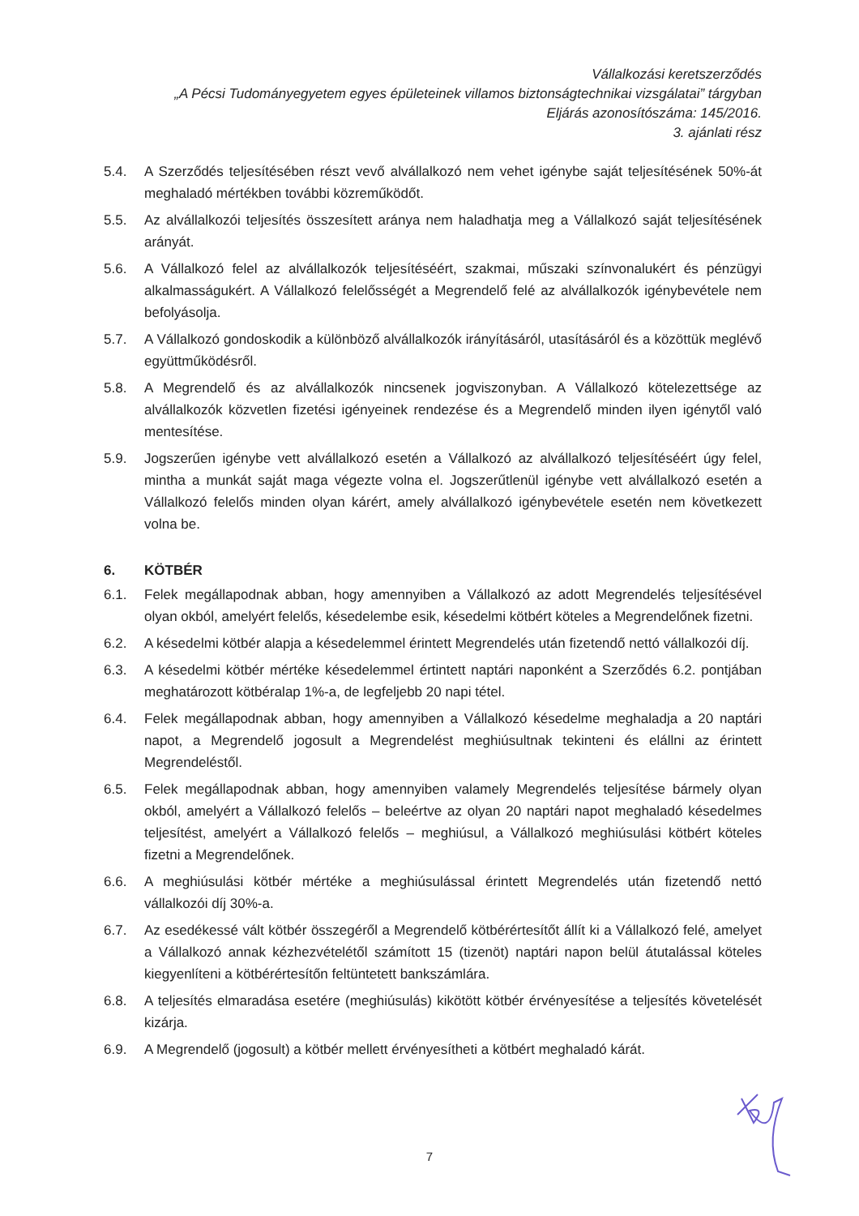Vállalkozási keretszerződés
„A Pécsi Tudományegyetem egyes épületeinek villamos biztonságtechnikai vizsgálatai” tárgyban
Eljárás azonosítószáma: 145/2016.
3. ajánlati rész
5.4. A Szerződés teljesítésében részt vevő alvállalkozó nem vehet igénybe saját teljesítésének 50%-át meghaladó mértékben további közreműködőt.
5.5. Az alvállalkozói teljesítés összesített aránya nem haladhatja meg a Vállalkozó saját teljesítésének arányát.
5.6. A Vállalkozó felel az alvállalkozók teljesítéséért, szakmai, műszaki színvonalukért és pénzügyi alkalmasságukért. A Vállalkozó felelősségét a Megrendelő felé az alvállalkozók igénybevétele nem befolyásolja.
5.7. A Vállalkozó gondoskodik a különböző alvállalkozók irányításáról, utasításáról és a közöttük meglévő együttműködésről.
5.8. A Megrendelő és az alvállalkozók nincsenek jogviszonyban. A Vállalkozó kötelezettsége az alvállalkozók közvetlen fizetési igényeinek rendezése és a Megrendelő minden ilyen igénytől való mentesítése.
5.9. Jogszerűen igénybe vett alvállalkozó esetén a Vállalkozó az alvállalkozó teljesítéséért úgy felel, mintha a munkát saját maga végezte volna el. Jogszerűtlenül igénybe vett alvállalkozó esetén a Vállalkozó felelős minden olyan kárért, amely alvállalkozó igénybevétele esetén nem következett volna be.
6. KÖTBÉR
6.1. Felek megállapodnak abban, hogy amennyiben a Vállalkozó az adott Megrendelés teljesítésével olyan okból, amelyért felelős, késedelembe esik, késedelmi kötbért köteles a Megrendelőnek fizetni.
6.2. A késedelmi kötbér alapja a késedelemmel érintett Megrendelés után fizetendő nettó vállalkozói díj.
6.3. A késedelmi kötbér mértéke késedelemmel értintett naptári naponként a Szerződés 6.2. pontjában meghatározott kötbéralap 1%-a, de legfeljebb 20 napi tétel.
6.4. Felek megállapodnak abban, hogy amennyiben a Vállalkozó késedelme meghaladja a 20 naptári napot, a Megrendelő jogosult a Megrendelést meghiúsultnak tekinteni és elállni az érintett Megrendeléstől.
6.5. Felek megállapodnak abban, hogy amennyiben valamely Megrendelés teljesítése bármely olyan okból, amelyért a Vállalkozó felelős – beleértve az olyan 20 naptári napot meghaladó késedelmes teljesítést, amelyért a Vállalkozó felelős – meghiúsul, a Vállalkozó meghiúsulási kötbért köteles fizetni a Megrendelőnek.
6.6. A meghiúsulási kötbér mértéke a meghiúsulással érintett Megrendelés után fizetendő nettó vállalkozói díj 30%-a.
6.7. Az esedékessé vált kötbér összegéről a Megrendelő kötbérértesítőt állít ki a Vállalkozó felé, amelyet a Vállalkozó annak kézhezvételétől számított 15 (tizenöt) naptári napon belül átutalással köteles kiegyenlíteni a kötbérértesítőn feltüntetett bankszámlára.
6.8. A teljesítés elmaradása esetére (meghiúsulás) kikötött kötbér érvényesítése a teljesítés követelését kizárja.
6.9. A Megrendelő (jogosult) a kötbér mellett érvényesítheti a kötbért meghaladó kárát.
7